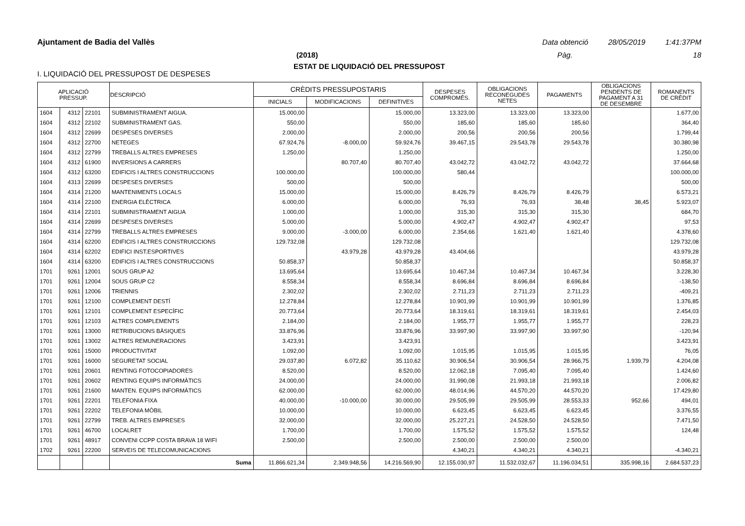Ajuntament de Badia del Vallès Data obtenció 28/05/2019 1:41:37PM
(2018) Pàg. 18
ESTAT DE LIQUIDACIÓ DEL PRESSUPOST
I. LIQUIDACIÓ DEL PRESSUPOST DE DESPESES
| APLICACIÓ PRESSUP. | | | DESCRIPCIÓ | CRÈDITS PRESSUPOSTARIS | | | DESPESES COMPROMÈS. | OBLIGACIONS RECONEGUDES NETES | PAGAMENTS | OBLIGACIONS PENDENTS DE PAGAMENT A 31 DE DESEMBRE | ROMANENTS DE CRÈDIT |
| --- | --- | --- | --- | --- | --- | --- | --- | --- | --- | --- | --- |
| | | | | INICIALS | MODIFICACIONS | DEFINITIVES | | | | | |
| 1604 | 4312 | 22101 | SUBMINISTRAMENT AIGUA. | 15.000,00 | | 15.000,00 | 13.323,00 | 13.323,00 | 13.323,00 | | 1.677,00 |
| 1604 | 4312 | 22102 | SUBMINISTRAMENT GAS. | 550,00 | | 550,00 | 185,60 | 185,60 | 185,60 | | 364,40 |
| 1604 | 4312 | 22699 | DESPESES DIVERSES | 2.000,00 | | 2.000,00 | 200,56 | 200,56 | 200,56 | | 1.799,44 |
| 1604 | 4312 | 22700 | NETEGES | 67.924,76 | -8.000,00 | 59.924,76 | 39.467,15 | 29.543,78 | 29.543,78 | | 30.380,98 |
| 1604 | 4312 | 22799 | TREBALLS ALTRES EMPRESES | 1.250,00 | | 1.250,00 | | | | | 1.250,00 |
| 1604 | 4312 | 61900 | INVERSIONS A CARRERS | | 80.707,40 | 80.707,40 | 43.042,72 | 43.042,72 | 43.042,72 | | 37.664,68 |
| 1604 | 4312 | 63200 | EDIFICIS I ALTRES CONSTRUCCIONS | 100.000,00 | | 100.000,00 | 580,44 | | | | 100.000,00 |
| 1604 | 4313 | 22699 | DESPESES DIVERSES | 500,00 | | 500,00 | | | | | 500,00 |
| 1604 | 4314 | 21200 | MANTENIMENTS LOCALS | 15.000,00 | | 15.000,00 | 8.426,79 | 8.426,79 | 8.426,79 | | 6.573,21 |
| 1604 | 4314 | 22100 | ENERGIA ELÈCTRICA | 6.000,00 | | 6.000,00 | 76,93 | 76,93 | 38,48 | 38,45 | 5.923,07 |
| 1604 | 4314 | 22101 | SUBMINISTRAMENT AIGUA | 1.000,00 | | 1.000,00 | 315,30 | 315,30 | 315,30 | | 684,70 |
| 1604 | 4314 | 22699 | DESPESES DIVERSES | 5.000,00 | | 5.000,00 | 4.902,47 | 4.902,47 | 4.902,47 | | 97,53 |
| 1604 | 4314 | 22799 | TREBALLS ALTRES EMPRESES | 9.000,00 | -3.000,00 | 6.000,00 | 2.354,66 | 1.621,40 | 1.621,40 | | 4.378,60 |
| 1604 | 4314 | 62200 | EDIFICIS I ALTRES CONSTRUICCIONS | 129.732,08 | | 129.732,08 | | | | | 129.732,08 |
| 1604 | 4314 | 62202 | EDIFICI INST.ESPORTIVES | | 43.979,28 | 43.979,28 | 43.404,66 | | | | 43.979,28 |
| 1604 | 4314 | 63200 | EDIFICIS I ALTRES CONSTRUCCIONS | 50.858,37 | | 50.858,37 | | | | | 50.858,37 |
| 1701 | 9261 | 12001 | SOUS GRUP A2 | 13.695,64 | | 13.695,64 | 10.467,34 | 10.467,34 | 10.467,34 | | 3.228,30 |
| 1701 | 9261 | 12004 | SOUS GRUP C2 | 8.558,34 | | 8.558,34 | 8.696,84 | 8.696,84 | 8.696,84 | | -138,50 |
| 1701 | 9261 | 12006 | TRIENNIS | 2.302,02 | | 2.302,02 | 2.711,23 | 2.711,23 | 2.711,23 | | -409,21 |
| 1701 | 9261 | 12100 | COMPLEMENT DESTÍ | 12.278,84 | | 12.278,84 | 10.901,99 | 10.901,99 | 10.901,99 | | 1.376,85 |
| 1701 | 9261 | 12101 | COMPLEMENT ESPECÍFIC | 20.773,64 | | 20.773,64 | 18.319,61 | 18.319,61 | 18.319,61 | | 2.454,03 |
| 1701 | 9261 | 12103 | ALTRES COMPLEMENTS | 2.184,00 | | 2.184,00 | 1.955,77 | 1.955,77 | 1.955,77 | | 228,23 |
| 1701 | 9261 | 13000 | RETRIBUCIONS BÀSIQUES | 33.876,96 | | 33.876,96 | 33.997,90 | 33.997,90 | 33.997,90 | | -120,94 |
| 1701 | 9261 | 13002 | ALTRES REMUNERACIONS | 3.423,91 | | 3.423,91 | | | | | 3.423,91 |
| 1701 | 9261 | 15000 | PRODUCTIVITAT | 1.092,00 | | 1.092,00 | 1.015,95 | 1.015,95 | 1.015,95 | | 76,05 |
| 1701 | 9261 | 16000 | SEGURETAT SOCIAL | 29.037,80 | 6.072,82 | 35.110,62 | 30.906,54 | 30.906,54 | 28.966,75 | 1.939,79 | 4.204,08 |
| 1701 | 9261 | 20601 | RENTING FOTOCOPIADORES | 8.520,00 | | 8.520,00 | 12.062,18 | 7.095,40 | 7.095,40 | | 1.424,60 |
| 1701 | 9261 | 20602 | RENTING EQUIPS INFORMÀTICS | 24.000,00 | | 24.000,00 | 31.990,08 | 21.993,18 | 21.993,18 | | 2.006,82 |
| 1701 | 9261 | 21600 | MANTEN. EQUIPS INFORMÀTICS | 62.000,00 | | 62.000,00 | 48.014,96 | 44.570,20 | 44.570,20 | | 17.429,80 |
| 1701 | 9261 | 22201 | TELEFONIA FIXA | 40.000,00 | -10.000,00 | 30.000,00 | 29.505,99 | 29.505,99 | 28.553,33 | 952,66 | 494,01 |
| 1701 | 9261 | 22202 | TELEFONIA MÒBIL | 10.000,00 | | 10.000,00 | 6.623,45 | 6.623,45 | 6.623,45 | | 3.376,55 |
| 1701 | 9261 | 22799 | TREB. ALTRES EMPRESES | 32.000,00 | | 32.000,00 | 25.227,21 | 24.528,50 | 24.528,50 | | 7.471,50 |
| 1701 | 9261 | 46700 | LOCALRET | 1.700,00 | | 1.700,00 | 1.575,52 | 1.575,52 | 1.575,52 | | 124,48 |
| 1701 | 9261 | 48917 | CONVENI CCPP COSTA BRAVA 18 WIFI | 2.500,00 | | 2.500,00 | 2.500,00 | 2.500,00 | 2.500,00 | | |
| 1702 | 9261 | 22200 | SERVEIS DE TELECOMUNICACIONS | | | | 4.340,21 | 4.340,21 | 4.340,21 | | -4.340,21 |
| | | | Suma | 11.866.621,34 | 2.349.948,56 | 14.216.569,90 | 12.155.030,97 | 11.532.032,67 | 11.196.034,51 | 335.998,16 | 2.684.537,23 |